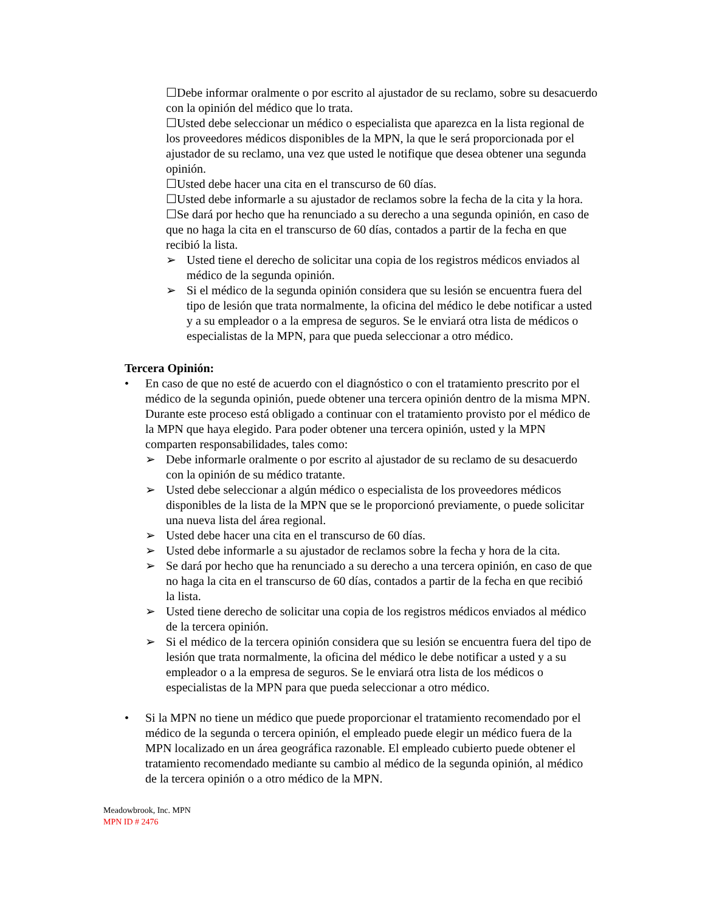☐Debe informar oralmente o por escrito al ajustador de su reclamo, sobre su desacuerdo con la opinión del médico que lo trata.
☐Usted debe seleccionar un médico o especialista que aparezca en la lista regional de los proveedores médicos disponibles de la MPN, la que le será proporcionada por el ajustador de su reclamo, una vez que usted le notifique que desea obtener una segunda opinión.
☐Usted debe hacer una cita en el transcurso de 60 días.
☐Usted debe informarle a su ajustador de reclamos sobre la fecha de la cita y la hora.
☐Se dará por hecho que ha renunciado a su derecho a una segunda opinión, en caso de que no haga la cita en el transcurso de 60 días, contados a partir de la fecha en que recibió la lista.
➢ Usted tiene el derecho de solicitar una copia de los registros médicos enviados al médico de la segunda opinión.
➢ Si el médico de la segunda opinión considera que su lesión se encuentra fuera del tipo de lesión que trata normalmente, la oficina del médico le debe notificar a usted y a su empleador o a la empresa de seguros. Se le enviará otra lista de médicos o especialistas de la MPN, para que pueda seleccionar a otro médico.
Tercera Opinión:
• En caso de que no esté de acuerdo con el diagnóstico o con el tratamiento prescrito por el médico de la segunda opinión, puede obtener una tercera opinión dentro de la misma MPN. Durante este proceso está obligado a continuar con el tratamiento provisto por el médico de la MPN que haya elegido. Para poder obtener una tercera opinión, usted y la MPN comparten responsabilidades, tales como:
➢ Debe informarle oralmente o por escrito al ajustador de su reclamo de su desacuerdo con la opinión de su médico tratante.
➢ Usted debe seleccionar a algún médico o especialista de los proveedores médicos disponibles de la lista de la MPN que se le proporcionó previamente, o puede solicitar una nueva lista del área regional.
➢ Usted debe hacer una cita en el transcurso de 60 días.
➢ Usted debe informarle a su ajustador de reclamos sobre la fecha y hora de la cita.
➢ Se dará por hecho que ha renunciado a su derecho a una tercera opinión, en caso de que no haga la cita en el transcurso de 60 días, contados a partir de la fecha en que recibió la lista.
➢ Usted tiene derecho de solicitar una copia de los registros médicos enviados al médico de la tercera opinión.
➢ Si el médico de la tercera opinión considera que su lesión se encuentra fuera del tipo de lesión que trata normalmente, la oficina del médico le debe notificar a usted y a su empleador o a la empresa de seguros. Se le enviará otra lista de los médicos o especialistas de la MPN para que pueda seleccionar a otro médico.
• Si la MPN no tiene un médico que puede proporcionar el tratamiento recomendado por el médico de la segunda o tercera opinión, el empleado puede elegir un médico fuera de la MPN localizado en un área geográfica razonable. El empleado cubierto puede obtener el tratamiento recomendado mediante su cambio al médico de la segunda opinión, al médico de la tercera opinión o a otro médico de la MPN.
Meadowbrook, Inc. MPN
MPN ID # 2476